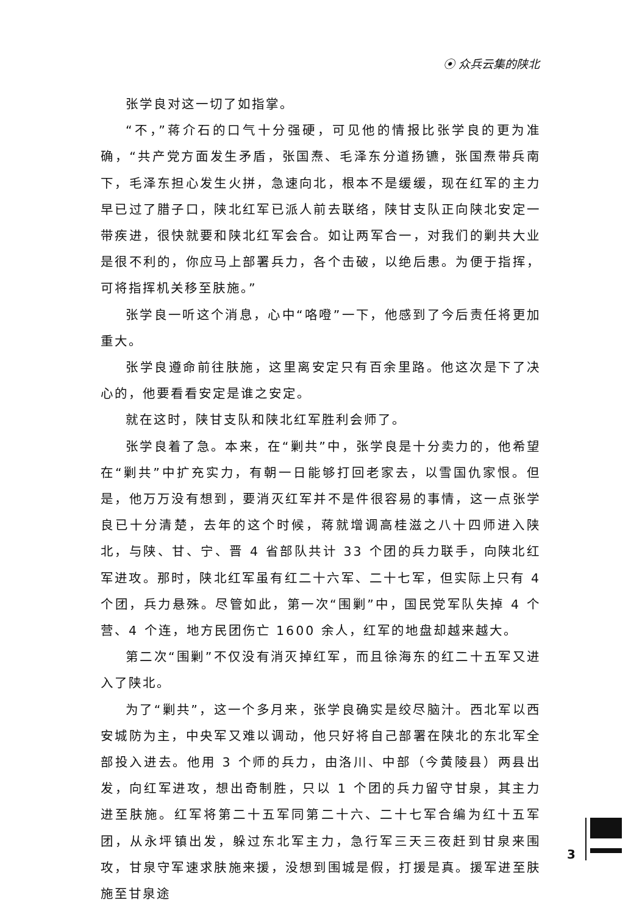⦿ 众兵云集的陕北
张学良对这一切了如指掌。
“不，”蒋介石的口气十分强硬，可见他的情报比张学良的更为准确，“共产党方面发生矛盾，张国焘、毛泽东分道扬镳，张国焘带兵南下，毛泽东担心发生火拼，急速向北，根本不是缓缓，现在红军的主力早已过了腊子口，陕北红军已派人前去联络，陕甘支队正向陕北安定一带疾进，很快就要和陕北红军会合。如让两军合一，对我们的剿共大业是很不利的，你应马上部署兵力，各个击破，以绝后患。为便于指挥，可将指挥机关移至肤施。”
张学良一听这个消息，心中“咯噔”一下，他感到了今后责任将更加重大。
张学良遵命前往肤施，这里离安定只有百余里路。他这次是下了决心的，他要看看安定是谁之安定。
就在这时，陕甘支队和陕北红军胜利会师了。
张学良着了急。本来，在“剿共”中，张学良是十分卖力的，他希望在“剿共”中扩充实力，有朝一日能够打回老家去，以雪国仇家恨。但是，他万万没有想到，要消灭红军并不是件很容易的事情，这一点张学良已十分清楚，去年的这个时候，蒋就增调高桂滋之八十四师进入陕北，与陕、甘、宁、晋 4 省部队共计 33 个团的兵力联手，向陕北红军进攻。那时，陕北红军虽有红二十六军、二十七军，但实际上只有 4 个团，兵力悬殊。尽管如此，第一次“围剿”中，国民党军队失掉 4 个营、4 个连，地方民团伤亡 1600 余人，红军的地盘却越来越大。
第二次“围剿”不仅没有消灭掉红军，而且徐海东的红二十五军又进入了陕北。
为了“剿共”，这一个多月来，张学良确实是绞尽脑汁。西北军以西安城防为主，中央军又难以调动，他只好将自己部署在陕北的东北军全部投入进去。他用 3 个师的兵力，由洛川、中部（今黄陵县）两县出发，向红军进攻，想出奇制胜，只以 1 个团的兵力留守甘泉，其主力进至肤施。红军将第二十五军同第二十六、二十七军合编为红十五军团，从永坪镇出发，躲过东北军主力，急行军三天三夜赶到甘泉来围攻，甘泉守军速求肤施来援，没想到围城是假，打援是真。援军进至肤施至甘泉途
3